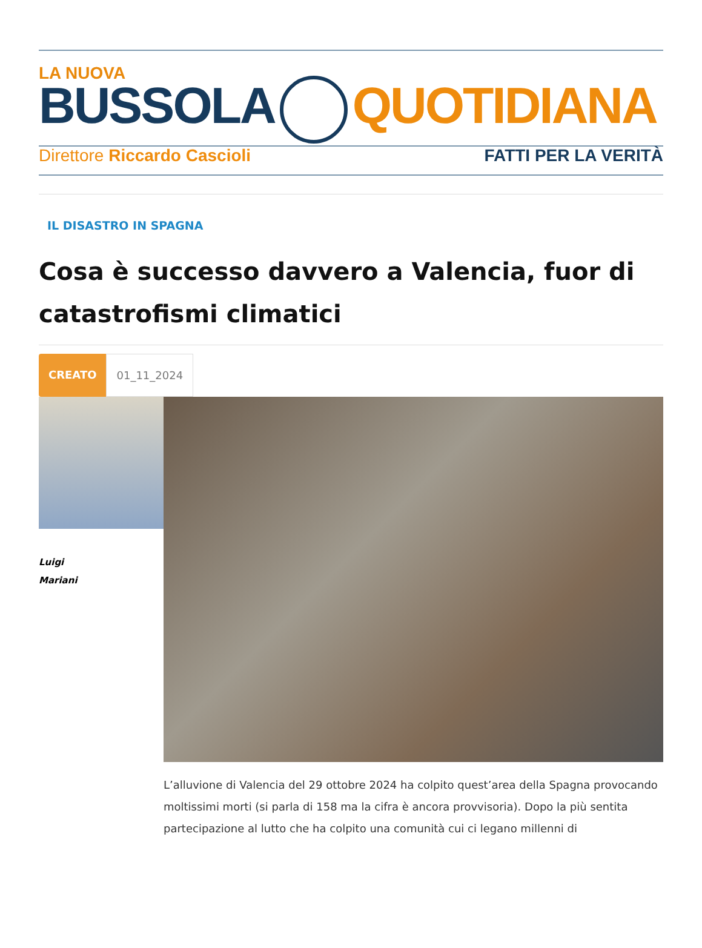LA NUOVA
BUSSOLA QUOTIDIANA
Direttore Riccardo Cascioli FATTI PER LA VERITÀ
IL DISASTRO IN SPAGNA
Cosa è successo davvero a Valencia, fuor di catastrofismi climatici
CREATO 01_11_2024
Luigi
Mariani
L’alluvione di Valencia del 29 ottobre 2024 ha colpito quest’area della Spagna provocando moltissimi morti (si parla di 158 ma la cifra è ancora provvisoria). Dopo la più sentita partecipazione al lutto che ha colpito una comunità cui ci legano millenni di